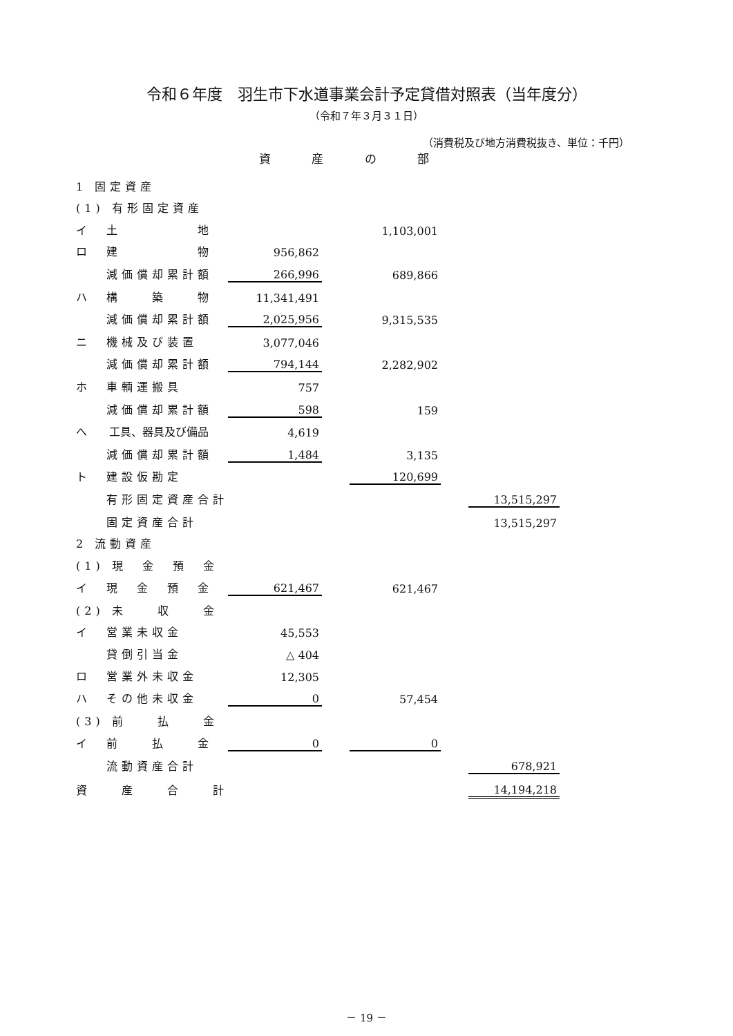令和６年度　羽生市下水道事業会計予定貸借対照表（当年度分）
（令和７年３月３１日）
（消費税及び地方消費税抜き、単位：千円）
資 産 の 部
| 1 固定資産 | | | | | | |
| | (1) 有形固定資産 | | | | | |
| | イ 土 地 | | | 1,103,001 | | |
| | ロ 建 物 | 956,862 | | | | |
| | 減価償却累計額 | 266,996 | | 689,866 | | |
| | ハ 構 築 物 | 11,341,491 | | | | |
| | 減価償却累計額 | 2,025,956 | | 9,315,535 | | |
| | ニ 機械及び装置 | 3,077,046 | | | | |
| | 減価償却累計額 | 794,144 | | 2,282,902 | | |
| | ホ 車輌運搬具 | 757 | | | | |
| | 減価償却累計額 | 598 | | 159 | | |
| | へ 工具、器具及び備品 | 4,619 | | | | |
| | 減価償却累計額 | 1,484 | | 3,135 | | |
| | ト 建設仮勘定 | | | 120,699 | | |
| | 有形固定資産合計 | | | | | 13,515,297 |
| | 固定資産合計 | | | | | 13,515,297 |
| 2 流動資産 | | | | | | |
| | (1) 現 金 預 金 | | | | | |
| | イ 現 金 預 金 | 621,467 | | 621,467 | | |
| | (2) 未 収 金 | | | | | |
| | イ 営業未収金 | 45,553 | | | | |
| | 貸倒引当金 | △ 404 | | | | |
| | ロ 営業外未収金 | 12,305 | | | | |
| | ハ その他未収金 | 0 | | 57,454 | | |
| | (3) 前 払 金 | | | | | |
| | イ 前 払 金 | 0 | | 0 | | |
| | 流動資産合計 | | | | | 678,921 |
| | 資 産 合 計 | | | | | 14,194,218 |
－ 19 －